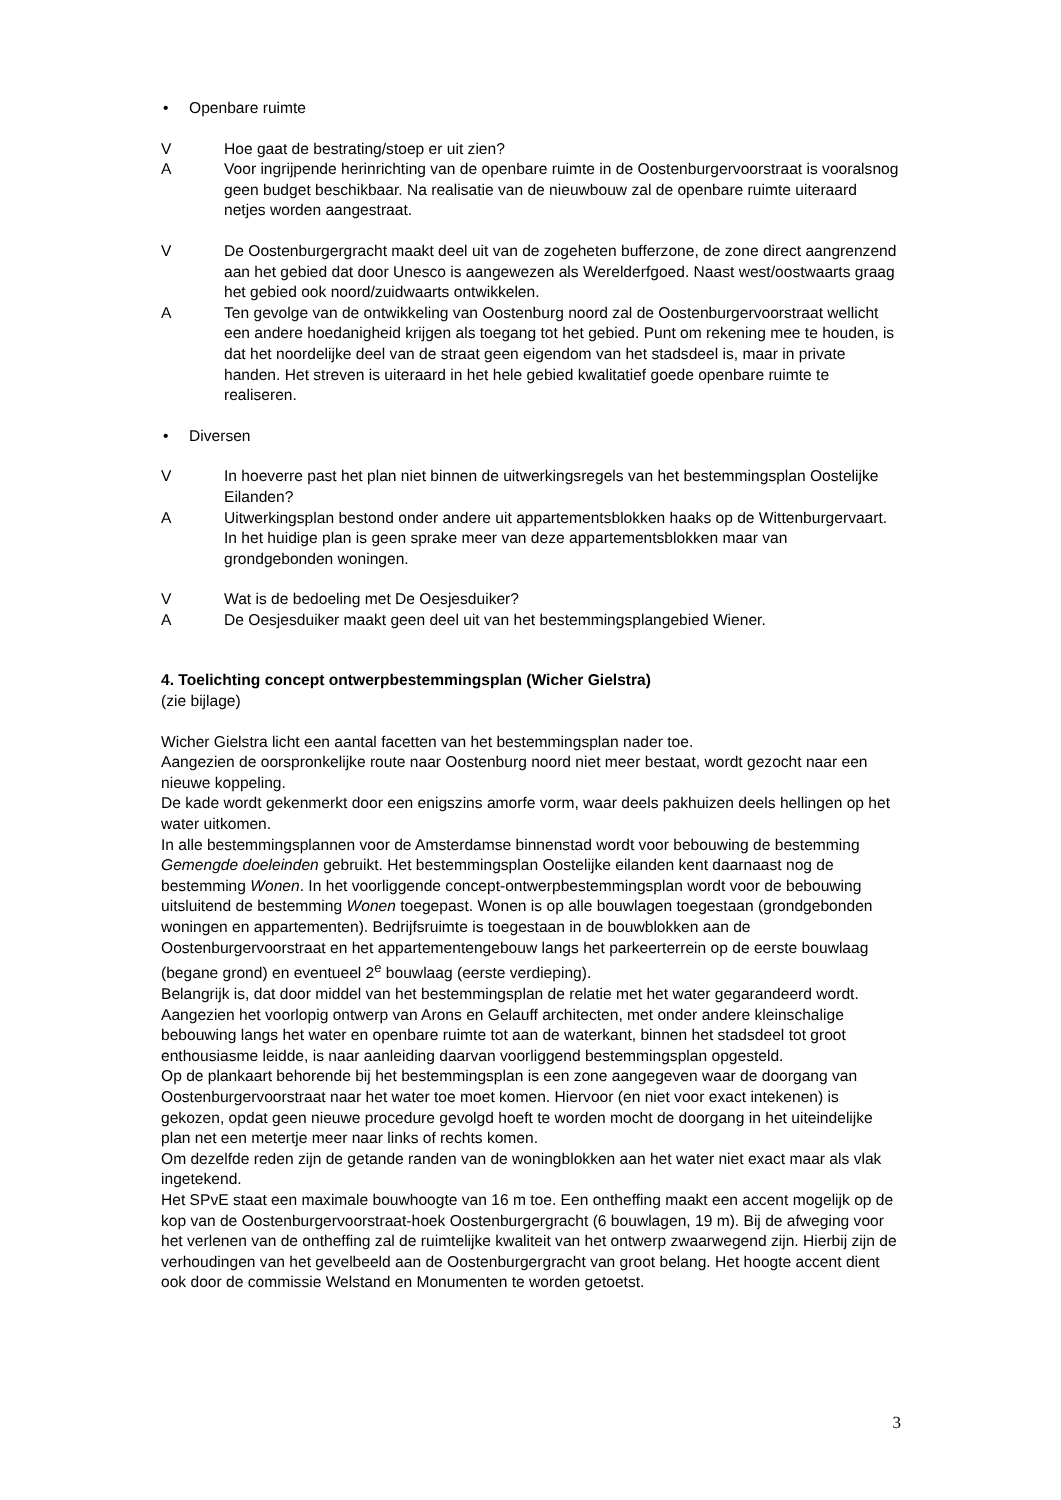• Openbare ruimte
V Hoe gaat de bestrating/stoep er uit zien?
A Voor ingrijpende herinrichting van de openbare ruimte in de Oostenburgervoorstraat is vooralsnog geen budget beschikbaar. Na realisatie van de nieuwbouw zal de openbare ruimte uiteraard netjes worden aangestraat.
V De Oostenburgergracht maakt deel uit van de zogeheten bufferzone, de zone direct aangrenzend aan het gebied dat door Unesco is aangewezen als Werelderfgoed. Naast west/oostwaarts graag het gebied ook noord/zuidwaarts ontwikkelen.
A Ten gevolge van de ontwikkeling van Oostenburg noord zal de Oostenburgervoorstraat wellicht een andere hoedanigheid krijgen als toegang tot het gebied. Punt om rekening mee te houden, is dat het noordelijke deel van de straat geen eigendom van het stadsdeel is, maar in private handen. Het streven is uiteraard in het hele gebied kwalitatief goede openbare ruimte te realiseren.
• Diversen
V In hoeverre past het plan niet binnen de uitwerkingsregels van het bestemmingsplan Oostelijke Eilanden?
A Uitwerkingsplan bestond onder andere uit appartementsblokken haaks op de Wittenburgervaart. In het huidige plan is geen sprake meer van deze appartementsblokken maar van grondgebonden woningen.
V Wat is de bedoeling met De Oesjesduiker?
A De Oesjesduiker maakt geen deel uit van het bestemmingsplangebied Wiener.
4. Toelichting concept ontwerpbestemmingsplan (Wicher Gielstra)
(zie bijlage)
Wicher Gielstra licht een aantal facetten van het bestemmingsplan nader toe.
Aangezien de oorspronkelijke route naar Oostenburg noord niet meer bestaat, wordt gezocht naar een nieuwe koppeling.
De kade wordt gekenmerkt door een enigszins amorfe vorm, waar deels pakhuizen deels hellingen op het water uitkomen.
In alle bestemmingsplannen voor de Amsterdamse binnenstad wordt voor bebouwing de bestemming Gemengde doeleinden gebruikt. Het bestemmingsplan Oostelijke eilanden kent daarnaast nog de bestemming Wonen. In het voorliggende concept-ontwerpbestemmingsplan wordt voor de bebouwing uitsluitend de bestemming Wonen toegepast. Wonen is op alle bouwlagen toegestaan (grondgebonden woningen en appartementen). Bedrijfsruimte is toegestaan in de bouwblokken aan de Oostenburgervoorstraat en het appartementengebouw langs het parkeerterrein op de eerste bouwlaag (begane grond) en eventueel 2<sup>e</sup> bouwlaag (eerste verdieping).
Belangrijk is, dat door middel van het bestemmingsplan de relatie met het water gegarandeerd wordt.
Aangezien het voorlopig ontwerp van Arons en Gelauff architecten, met onder andere kleinschalige bebouwing langs het water en openbare ruimte tot aan de waterkant, binnen het stadsdeel tot groot enthousiasme leidde, is naar aanleiding daarvan voorliggend bestemmingsplan opgesteld.
Op de plankaart behorende bij het bestemmingsplan is een zone aangegeven waar de doorgang van Oostenburgervoorstraat naar het water toe moet komen. Hiervoor (en niet voor exact intekenen) is gekozen, opdat geen nieuwe procedure gevolgd hoeft te worden mocht de doorgang in het uiteindelijke plan net een metertje meer naar links of rechts komen.
Om dezelfde reden zijn de getande randen van de woningblokken aan het water niet exact maar als vlak ingetekend.
Het SPvE staat een maximale bouwhoogte van 16 m toe. Een ontheffing maakt een accent mogelijk op de kop van de Oostenburgervoorstraat-hoek Oostenburgergracht (6 bouwlagen, 19 m). Bij de afweging voor het verlenen van de ontheffing zal de ruimtelijke kwaliteit van het ontwerp zwaarwegend zijn. Hierbij zijn de verhoudingen van het gevelbeeld aan de Oostenburgergracht van groot belang. Het hoogte accent dient ook door de commissie Welstand en Monumenten te worden getoetst.
3